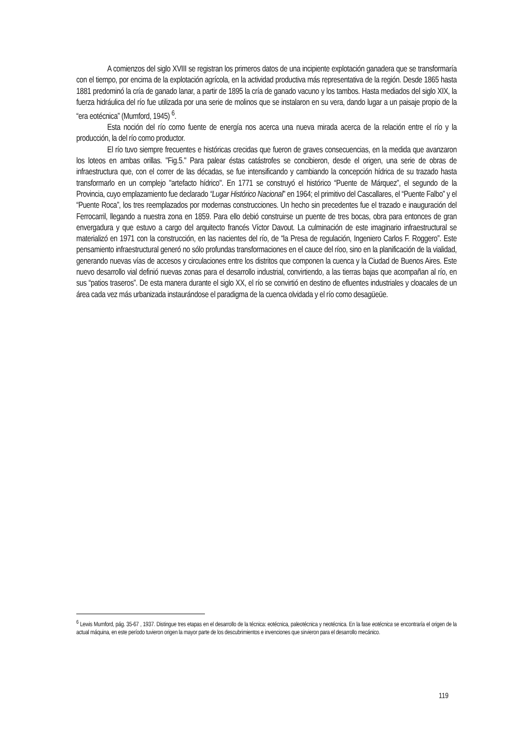A comienzos del siglo XVIII se registran los primeros datos de una incipiente explotación ganadera que se transformaría con el tiempo, por encima de la explotación agrícola, en la actividad productiva más representativa de la región. Desde 1865 hasta 1881 predominó la cría de ganado lanar, a partir de 1895 la cría de ganado vacuno y los tambos. Hasta mediados del siglo XIX, la fuerza hidráulica del río fue utilizada por una serie de molinos que se instalaron en su vera, dando lugar a un paisaje propio de la “era eotécnica” (Mumford, 1945) <sup>6</sup>.
Esta noción del río como fuente de energía nos acerca una nueva mirada acerca de la relación entre el río y la producción, la del río como productor.
El río tuvo siempre frecuentes e históricas crecidas que fueron de graves consecuencias, en la medida que avanzaron los loteos en ambas orillas. "Fig.5." Para palear éstas catástrofes se concibieron, desde el origen, una serie de obras de infraestructura que, con el correr de las décadas, se fue intensificando y cambiando la concepción hídrica de su trazado hasta transformarlo en un complejo "artefacto hídrico". En 1771 se construyó el histórico “Puente de Márquez”, el segundo de la Provincia, cuyo emplazamiento fue declarado “Lugar Histórico Nacional” en 1964; el primitivo del Cascallares, el “Puente Falbo” y el “Puente Roca”, los tres reemplazados por modernas construcciones. Un hecho sin precedentes fue el trazado e inauguración del Ferrocarril, llegando a nuestra zona en 1859. Para ello debió construirse un puente de tres bocas, obra para entonces de gran envergadura y que estuvo a cargo del arquitecto francés Víctor Davout. La culminación de este imaginario infraestructural se materializó en 1971 con la construcción, en las nacientes del río, de “la Presa de regulación, Ingeniero Carlos F. Roggero”. Este pensamiento infraestructural generó no sólo profundas transformaciones en el cauce del ríoo, sino en la planificación de la vialidad, generando nuevas vías de accesos y circulaciones entre los distritos que componen la cuenca y la Ciudad de Buenos Aires. Este nuevo desarrollo vial definió nuevas zonas para el desarrollo industrial, convirtiendo, a las tierras bajas que acompañan al río, en sus “patios traseros”. De esta manera durante el siglo XX, el río se convirtió en destino de efluentes industriales y cloacales de un área cada vez más urbanizada instaurándose el paradigma de la cuenca olvidada y el río como desagüeüe.
<sup>6</sup> Lewis Mumford, pág. 35-67 , 1937. Distingue tres etapas en el desarrollo de la técnica: eotécnica, paleotécnica y neotécnica. En la fase eotécnica se encontraría el origen de la actual máquina, en este período tuvieron origen la mayor parte de los descubrimientos e invenciones que sirvieron para el desarrollo mecánico.
119